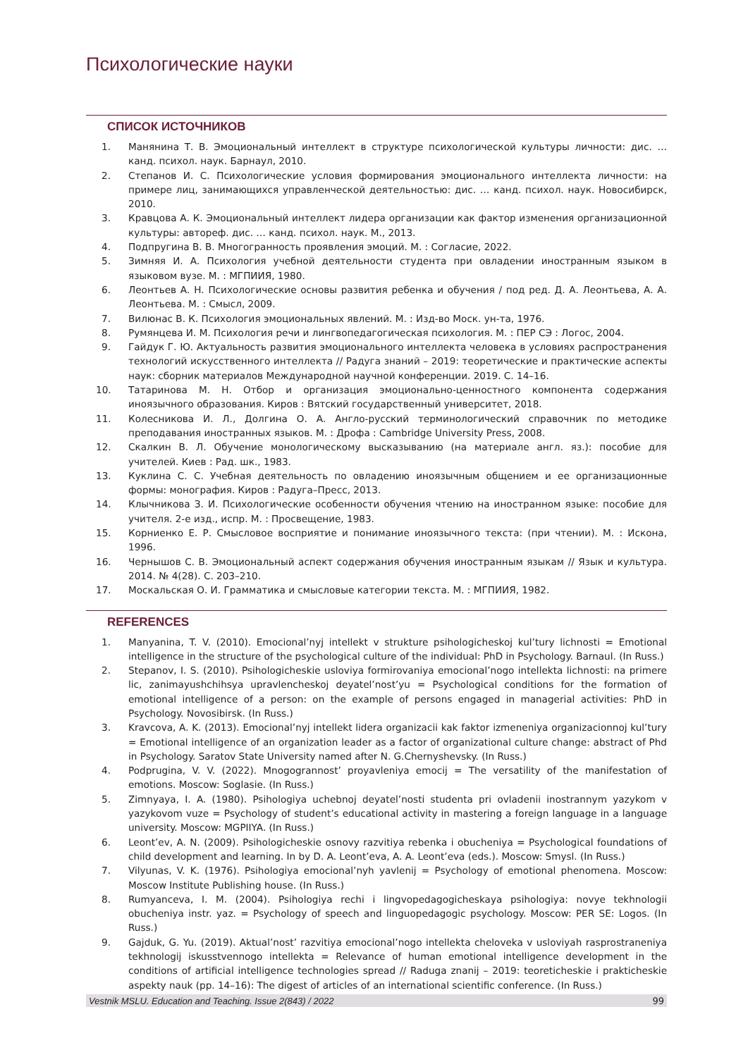Психологические науки
СПИСОК ИСТОЧНИКОВ
1. Манянина Т. В. Эмоциональный интеллект в структуре психологической культуры личности: дис. … канд. психол. наук. Барнаул, 2010.
2. Степанов И. С. Психологические условия формирования эмоционального интеллекта личности: на примере лиц, занимающихся управленческой деятельностью: дис. … канд. психол. наук. Новосибирск, 2010.
3. Кравцова А. К. Эмоциональный интеллект лидера организации как фактор изменения организационной культуры: автореф. дис. … канд. психол. наук. М., 2013.
4. Подпругина В. В. Многогранность проявления эмоций. М. : Согласие, 2022.
5. Зимняя И. А. Психология учебной деятельности студента при овладении иностранным языком в языковом вузе. М. : МГПИИЯ, 1980.
6. Леонтьев А. Н. Психологические основы развития ребенка и обучения / под ред. Д. А. Леонтьева, А. А. Леонтьева. М. : Смысл, 2009.
7. Вилюнас В. К. Психология эмоциональных явлений. М. : Изд-во Моск. ун-та, 1976.
8. Румянцева И. М. Психология речи и лингвопедагогическая психология. М. : ПЕР СЭ : Логос, 2004.
9. Гайдук Г. Ю. Актуальность развития эмоционального интеллекта человека в условиях распространения технологий искусственного интеллекта // Радуга знаний – 2019: теоретические и практические аспекты наук: сборник материалов Международной научной конференции. 2019. С. 14–16.
10. Татаринова М. Н. Отбор и организация эмоционально-ценностного компонента содержания иноязычного образования. Киров : Вятский государственный университет, 2018.
11. Колесникова И. Л., Долгина О. А. Англо-русский терминологический справочник по методике преподавания иностранных языков. М. : Дрофа : Cambridge University Press, 2008.
12. Скалкин В. Л. Обучение монологическому высказыванию (на материале англ. яз.): пособие для учителей. Киев : Рад. шк., 1983.
13. Куклина С. С. Учебная деятельность по овладению иноязычным общением и ее организационные формы: монография. Киров : Радуга–Пресс, 2013.
14. Клычникова З. И. Психологические особенности обучения чтению на иностранном языке: пособие для учителя. 2-е изд., испр. М. : Просвещение, 1983.
15. Корниенко Е. Р. Смысловое восприятие и понимание иноязычного текста: (при чтении). М. : Искона, 1996.
16. Чернышов С. В. Эмоциональный аспект содержания обучения иностранным языкам // Язык и культура. 2014. № 4(28). С. 203–210.
17. Москальская О. И. Грамматика и смысловые категории текста. М. : МГПИИЯ, 1982.
REFERENCES
1. Manyanina, T. V. (2010). Emocional’nyj intellekt v strukture psihologicheskoj kul’tury lichnosti = Emotional intelligence in the structure of the psychological culture of the individual: PhD in Psychology. Barnaul. (In Russ.)
2. Stepanov, I. S. (2010). Psihologicheskie usloviya formirovaniya emocional’nogo intellekta lichnosti: na primere lic, zanimayushchihsya upravlencheskoj deyatel’nost’yu = Psychological conditions for the formation of emotional intelligence of a person: on the example of persons engaged in managerial activities: PhD in Psychology. Novosibirsk. (In Russ.)
3. Kravcova, A. K. (2013). Emocional’nyj intellekt lidera organizacii kak faktor izmeneniya organizacionnoj kul’tury = Emotional intelligence of an organization leader as a factor of organizational culture change: abstract of Phd in Psychology. Saratov State University named after N. G.Chernyshevsky. (In Russ.)
4. Podprugina, V. V. (2022). Mnogogrannost’ proyavleniya emocij = The versatility of the manifestation of emotions. Moscow: Soglasie. (In Russ.)
5. Zimnyaya, I. A. (1980). Psihologiya uchebnoj deyatel’nosti studenta pri ovladenii inostrannym yazykom v yazykovom vuze = Psychology of student’s educational activity in mastering a foreign language in a language university. Moscow: MGPIIYA. (In Russ.)
6. Leont’ev, A. N. (2009). Psihologicheskie osnovy razvitiya rebenka i obucheniya = Psychological foundations of child development and learning. In by D. A. Leont’eva, A. A. Leont’eva (eds.). Moscow: Smysl. (In Russ.)
7. Vilyunas, V. K. (1976). Psihologiya emocional’nyh yavlenij = Psychology of emotional phenomena. Moscow: Moscow Institute Publishing house. (In Russ.)
8. Rumyanceva, I. M. (2004). Psihologiya rechi i lingvopedagogicheskaya psihologiya: novye tekhnologii obucheniya instr. yaz. = Psychology of speech and linguopedagogic psychology. Moscow: PER SE: Logos. (In Russ.)
9. Gajduk, G. Yu. (2019). Aktual’nost’ razvitiya emocional’nogo intellekta cheloveka v usloviyah rasprostraneniya tekhnologij iskusstvennogo intellekta = Relevance of human emotional intelligence development in the conditions of artificial intelligence technologies spread // Raduga znanij – 2019: teoreticheskie i prakticheskie aspekty nauk (pp. 14–16): The digest of articles of an international scientific conference. (In Russ.)
Vestnik MSLU. Education and Teaching. Issue 2(843) / 2022 99